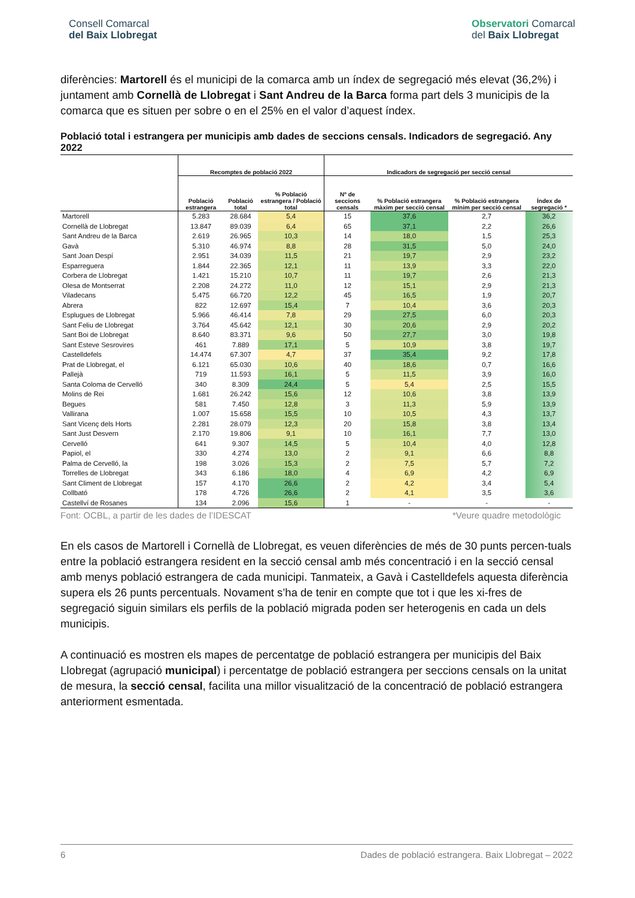Consell Comarcal
del Baix Llobregat
Observatori Comarcal
del Baix Llobregat
diferències: Martorell és el municipi de la comarca amb un índex de segregació més elevat (36,2%) i juntament amb Cornellà de Llobregat i Sant Andreu de la Barca forma part dels 3 municipis de la comarca que es situen per sobre o en el 25% en el valor d’aquest índex.
Població total i estrangera per municipis amb dades de seccions censals. Indicadors de segregació. Any 2022
| | Recomptes de població 2022 | | | Indicadors de segregació per secció censal | | | |
| --- | --- | --- | --- | --- | --- | --- | --- |
| | Població estrangera | Població total | % Població estrangera / Població total | Nº de seccions censals | % Població estrangera màxim per secció censal | % Població estrangera mínim per secció censal | Índex de segregació * |
| Martorell | 5.283 | 28.684 | 5,4 | 15 | 37,6 | 2,7 | 36,2 |
| Cornellà de Llobregat | 13.847 | 89.039 | 6,4 | 65 | 37,1 | 2,2 | 26,6 |
| Sant Andreu de la Barca | 2.619 | 26.965 | 10,3 | 14 | 18,0 | 1,5 | 25,3 |
| Gavà | 5.310 | 46.974 | 8,8 | 28 | 31,5 | 5,0 | 24,0 |
| Sant Joan Despí | 2.951 | 34.039 | 11,5 | 21 | 19,7 | 2,9 | 23,2 |
| Esparreguera | 1.844 | 22.365 | 12,1 | 11 | 13,9 | 3,3 | 22,0 |
| Corbera de Llobregat | 1.421 | 15.210 | 10,7 | 11 | 19,7 | 2,6 | 21,3 |
| Olesa de Montserrat | 2.208 | 24.272 | 11,0 | 12 | 15,1 | 2,9 | 21,3 |
| Viladecans | 5.475 | 66.720 | 12,2 | 45 | 16,5 | 1,9 | 20,7 |
| Abrera | 822 | 12.697 | 15,4 | 7 | 10,4 | 3,6 | 20,3 |
| Esplugues de Llobregat | 5.966 | 46.414 | 7,8 | 29 | 27,5 | 6,0 | 20,3 |
| Sant Feliu de Llobregat | 3.764 | 45.642 | 12,1 | 30 | 20,6 | 2,9 | 20,2 |
| Sant Boi de Llobregat | 8.640 | 83.371 | 9,6 | 50 | 27,7 | 3,0 | 19,8 |
| Sant Esteve Sesrovires | 461 | 7.889 | 17,1 | 5 | 10,9 | 3,8 | 19,7 |
| Castelldefels | 14.474 | 67.307 | 4,7 | 37 | 35,4 | 9,2 | 17,8 |
| Prat de Llobregat, el | 6.121 | 65.030 | 10,6 | 40 | 18,6 | 0,7 | 16,6 |
| Pallejà | 719 | 11.593 | 16,1 | 5 | 11,5 | 3,9 | 16,0 |
| Santa Coloma de Cervelló | 340 | 8.309 | 24,4 | 5 | 5,4 | 2,5 | 15,5 |
| Molins de Rei | 1.681 | 26.242 | 15,6 | 12 | 10,6 | 3,8 | 13,9 |
| Begues | 581 | 7.450 | 12,8 | 3 | 11,3 | 5,9 | 13,9 |
| Vallirana | 1.007 | 15.658 | 15,5 | 10 | 10,5 | 4,3 | 13,7 |
| Sant Vicenç dels Horts | 2.281 | 28.079 | 12,3 | 20 | 15,8 | 3,8 | 13,4 |
| Sant Just Desvern | 2.170 | 19.806 | 9,1 | 10 | 16,1 | 7,7 | 13,0 |
| Cervelló | 641 | 9.307 | 14,5 | 5 | 10,4 | 4,0 | 12,8 |
| Papiol, el | 330 | 4.274 | 13,0 | 2 | 9,1 | 6,6 | 8,8 |
| Palma de Cervelló, la | 198 | 3.026 | 15,3 | 2 | 7,5 | 5,7 | 7,2 |
| Torrelles de Llobregat | 343 | 6.186 | 18,0 | 4 | 6,9 | 4,2 | 6,9 |
| Sant Climent de Llobregat | 157 | 4.170 | 26,6 | 2 | 4,2 | 3,4 | 5,4 |
| Collbató | 178 | 4.726 | 26,6 | 2 | 4,1 | 3,5 | 3,6 |
| Castellví de Rosanes | 134 | 2.096 | 15,6 | 1 | - | - | - |
Font: OCBL, a partir de les dades de l’IDESCAT *Veure quadre metodològic
En els casos de Martorell i Cornellà de Llobregat, es veuen diferències de més de 30 punts percen-tuals entre la població estrangera resident en la secció censal amb més concentració i en la secció censal amb menys població estrangera de cada municipi. Tanmateix, a Gavà i Castelldefels aquesta diferència supera els 26 punts percentuals. Novament s’ha de tenir en compte que tot i que les xi-fres de segregació siguin similars els perfils de la població migrada poden ser heterogenis en cada un dels municipis.
A continuació es mostren els mapes de percentatge de població estrangera per municipis del Baix Llobregat (agrupació municipal) i percentatge de població estrangera per seccions censals on la unitat de mesura, la secció censal, facilita una millor visualització de la concentració de població estrangera anteriorment esmentada.
6 Dades de població estrangera. Baix Llobregat – 2022